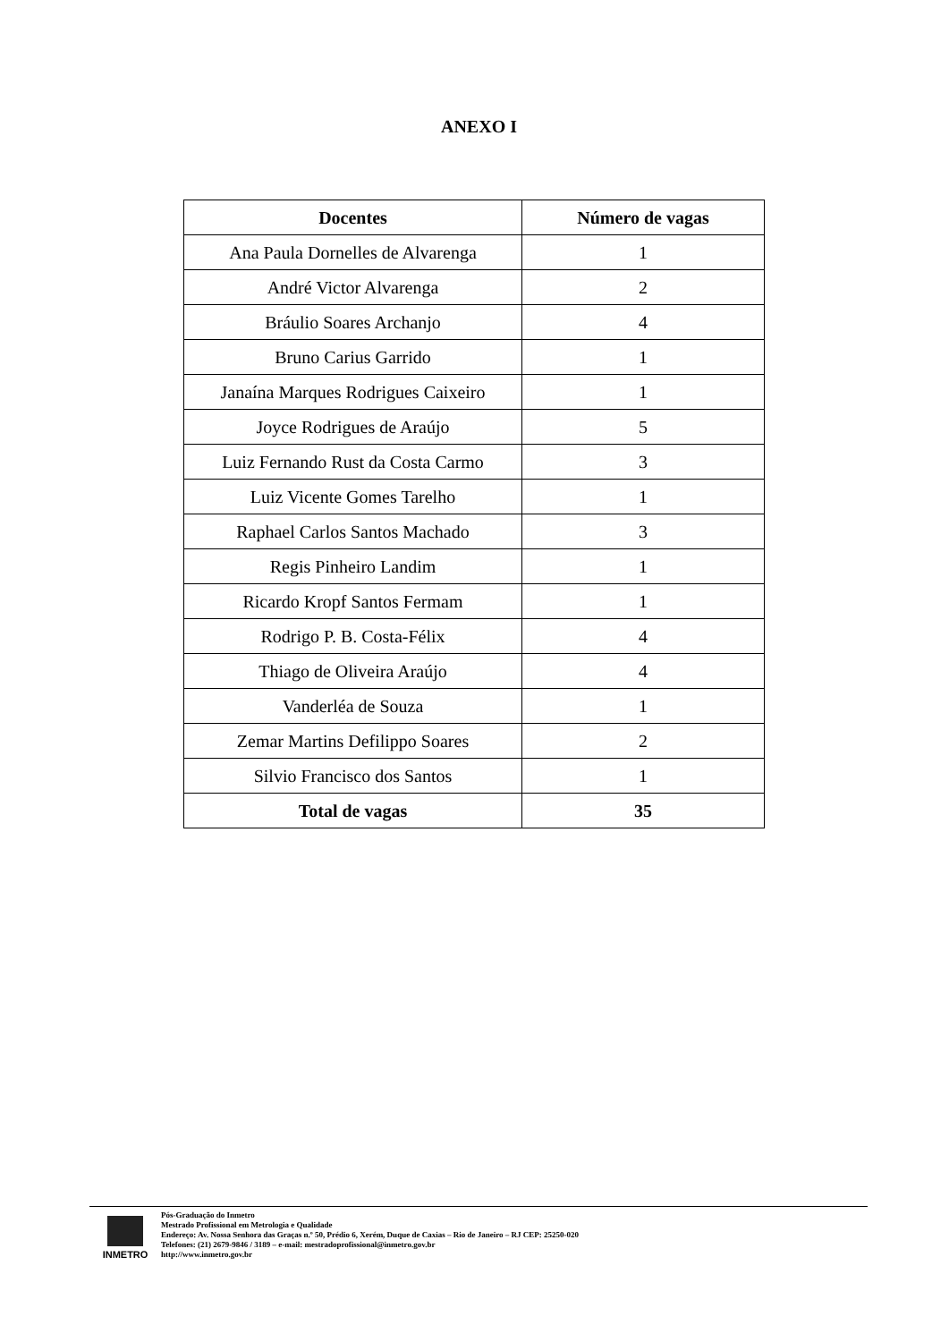ANEXO I
| Docentes | Número de vagas |
| --- | --- |
| Ana Paula Dornelles de Alvarenga | 1 |
| André Victor Alvarenga | 2 |
| Bráulio Soares Archanjo | 4 |
| Bruno Carius Garrido | 1 |
| Janaína Marques Rodrigues Caixeiro | 1 |
| Joyce Rodrigues de Araújo | 5 |
| Luiz Fernando Rust da Costa Carmo | 3 |
| Luiz Vicente Gomes Tarelho | 1 |
| Raphael Carlos Santos Machado | 3 |
| Regis Pinheiro Landim | 1 |
| Ricardo Kropf Santos Fermam | 1 |
| Rodrigo P. B. Costa-Félix | 4 |
| Thiago de Oliveira Araújo | 4 |
| Vanderléa de Souza | 1 |
| Zemar Martins Defilippo Soares | 2 |
| Silvio Francisco dos Santos | 1 |
| Total de vagas | 35 |
INMETRO
Pós-Graduação do Inmetro
Mestrado Profissional em Metrologia e Qualidade
Endereço: Av. Nossa Senhora das Graças n.º 50, Prédio 6, Xerém, Duque de Caxias – Rio de Janeiro – RJ CEP: 25250-020
Telefones: (21) 2679-9846 / 3189 – e-mail: mestradoprofissional@inmetro.gov.br
http://www.inmetro.gov.br